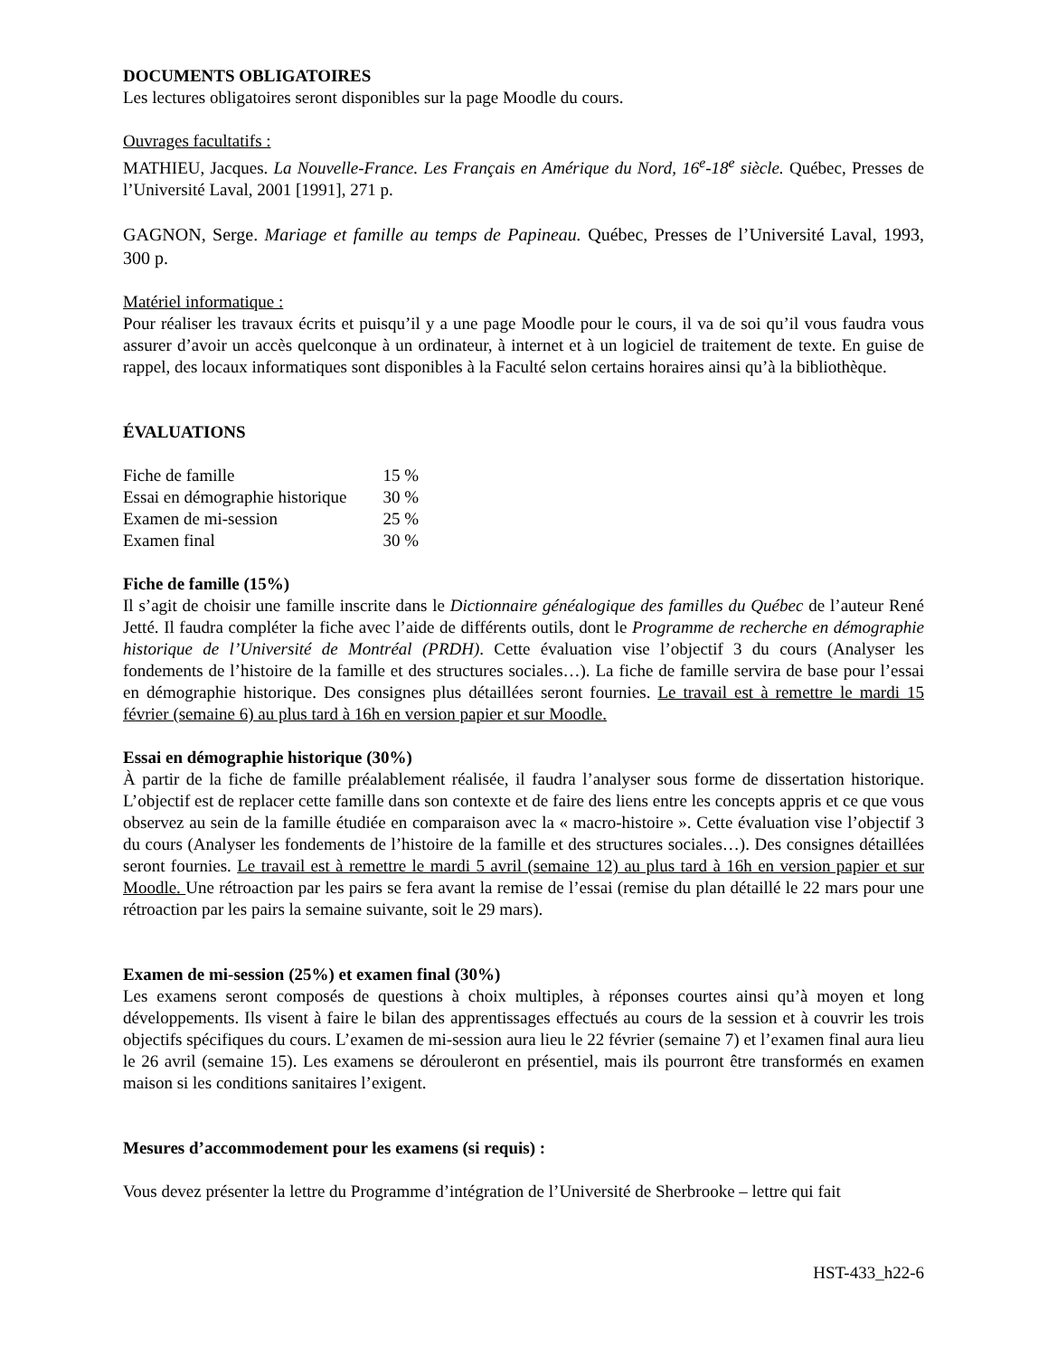DOCUMENTS OBLIGATOIRES
Les lectures obligatoires seront disponibles sur la page Moodle du cours.
Ouvrages facultatifs :
MATHIEU, Jacques. La Nouvelle-France. Les Français en Amérique du Nord, 16<sup>e</sup>-18<sup>e</sup> siècle. Québec, Presses de l’Université Laval, 2001 [1991], 271 p.
GAGNON, Serge. Mariage et famille au temps de Papineau. Québec, Presses de l’Université Laval, 1993, 300 p.
Matériel informatique :
Pour réaliser les travaux écrits et puisqu’il y a une page Moodle pour le cours, il va de soi qu’il vous faudra vous assurer d’avoir un accès quelconque à un ordinateur, à internet et à un logiciel de traitement de texte. En guise de rappel, des locaux informatiques sont disponibles à la Faculté selon certains horaires ainsi qu’à la bibliothèque.
ÉVALUATIONS
| Fiche de famille | 15 % |
| Essai en démographie historique | 30 % |
| Examen de mi-session | 25 % |
| Examen final | 30 % |
Fiche de famille (15%)
Il s’agit de choisir une famille inscrite dans le Dictionnaire généalogique des familles du Québec de l’auteur René Jetté. Il faudra compléter la fiche avec l’aide de différents outils, dont le Programme de recherche en démographie historique de l’Université de Montréal (PRDH). Cette évaluation vise l’objectif 3 du cours (Analyser les fondements de l’histoire de la famille et des structures sociales…). La fiche de famille servira de base pour l’essai en démographie historique. Des consignes plus détaillées seront fournies. Le travail est à remettre le mardi 15 février (semaine 6) au plus tard à 16h en version papier et sur Moodle.
Essai en démographie historique (30%)
À partir de la fiche de famille préalablement réalisée, il faudra l’analyser sous forme de dissertation historique. L’objectif est de replacer cette famille dans son contexte et de faire des liens entre les concepts appris et ce que vous observez au sein de la famille étudiée en comparaison avec la « macro-histoire ». Cette évaluation vise l’objectif 3 du cours (Analyser les fondements de l’histoire de la famille et des structures sociales…). Des consignes détaillées seront fournies. Le travail est à remettre le mardi 5 avril (semaine 12) au plus tard à 16h en version papier et sur Moodle. Une rétroaction par les pairs se fera avant la remise de l’essai (remise du plan détaillé le 22 mars pour une rétroaction par les pairs la semaine suivante, soit le 29 mars).
Examen de mi-session (25%) et examen final (30%)
Les examens seront composés de questions à choix multiples, à réponses courtes ainsi qu’à moyen et long développements. Ils visent à faire le bilan des apprentissages effectués au cours de la session et à couvrir les trois objectifs spécifiques du cours. L’examen de mi-session aura lieu le 22 février (semaine 7) et l’examen final aura lieu le 26 avril (semaine 15). Les examens se dérouleront en présentiel, mais ils pourront être transformés en examen maison si les conditions sanitaires l’exigent.
Mesures d’accommodement pour les examens (si requis) :
Vous devez présenter la lettre du Programme d’intégration de l’Université de Sherbrooke – lettre qui fait
HST-433_h22-6